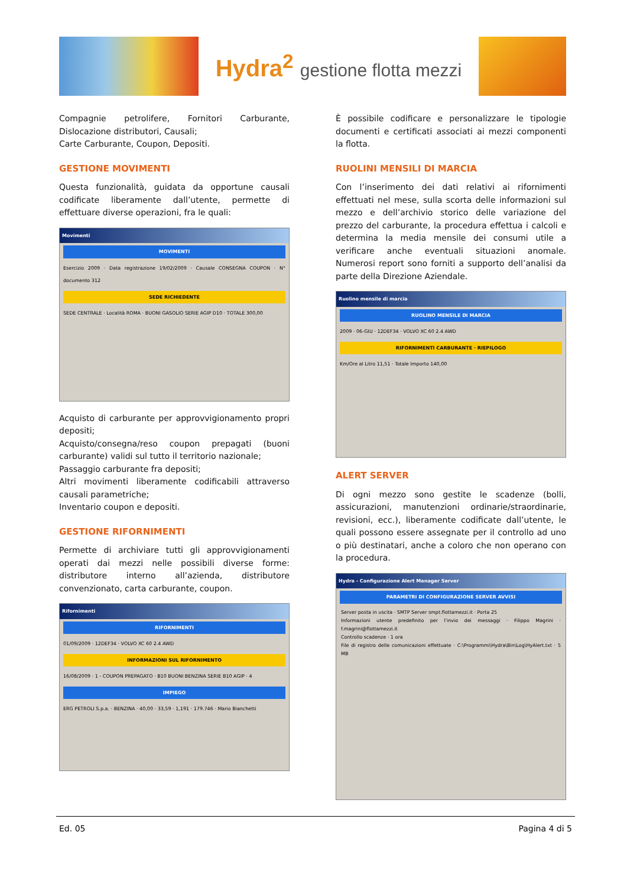Hydra<sup>2</sup> gestione flotta mezzi
Compagnie petrolifere, Fornitori Carburante, Dislocazione distributori, Causali;
Carte Carburante, Coupon, Depositi.
GESTIONE MOVIMENTI
Questa funzionalità, guidata da opportune causali codificate liberamente dall’utente, permette di effettuare diverse operazioni, fra le quali:
Movimenti
MOVIMENTI
Esercizio 2009 · Data registrazione 19/02/2009 · Causale CONSEGNA COUPON · N° documento 312
SEDE RICHIEDENTE
SEDE CENTRALE · Località ROMA · BUONI GASOLIO SERIE AGIP D10 · TOTALE 300,00
Acquisto di carburante per approvvigionamento propri depositi;
Acquisto/consegna/reso coupon prepagati (buoni carburante) validi sul tutto il territorio nazionale;
Passaggio carburante fra depositi;
Altri movimenti liberamente codificabili attraverso causali parametriche;
Inventario coupon e depositi.
GESTIONE RIFORNIMENTI
Permette di archiviare tutti gli approvvigionamenti operati dai mezzi nelle possibili diverse forme: distributore interno all’azienda, distributore convenzionato, carta carburante, coupon.
Rifornimenti
RIFORNIMENTI
01/09/2009 · 12DEF34 · VOLVO XC 60 2.4 AWD
INFORMAZIONI SUL RIFORNIMENTO
16/08/2009 · 1 - COUPON PREPAGATO · B10 BUONI BENZINA SERIE B10 AGIP · 4
IMPIEGO
ERG PETROLI S.p.a. · BENZINA · 40,00 · 33,59 · 1,191 · 179.746 · Mario Bianchetti
È possibile codificare e personalizzare le tipologie documenti e certificati associati ai mezzi componenti la flotta.
RUOLINI MENSILI DI MARCIA
Con l’inserimento dei dati relativi ai rifornimenti effettuati nel mese, sulla scorta delle informazioni sul mezzo e dell’archivio storico delle variazione del prezzo del carburante, la procedura effettua i calcoli e determina la media mensile dei consumi utile a verificare anche eventuali situazioni anomale. Numerosi report sono forniti a supporto dell’analisi da parte della Direzione Aziendale.
Ruolino mensile di marcia
RUOLINO MENSILE DI MARCIA
2009 · 06-GIU · 12DEF34 · VOLVO XC 60 2.4 AWD
RIFORNIMENTI CARBURANTE · RIEPILOGO
Km/Ore al Litro 11,51 · Totale Importo 140,00
ALERT SERVER
Di ogni mezzo sono gestite le scadenze (bolli, assicurazioni, manutenzioni ordinarie/straordinarie, revisioni, ecc.), liberamente codificate dall’utente, le quali possono essere assegnate per il controllo ad uno o più destinatari, anche a coloro che non operano con la procedura.
Hydra - Configurazione Alert Manager Server
PARAMETRI DI CONFIGURAZIONE SERVER AVVISI
Server posta in uscita · SMTP Server smpt.flottamezzi.it · Porta 25
Informazioni utente predefinito per l'invio dei messaggi · Filippo Magrini · f.magrini@flottamezzi.it
Controllo scadenze · 1 ora
File di registro delle comunicazioni effettuate · C:\Programmi\Hydra\Bin\Log\HyAlert.txt · 5 MB
Ed. 05 Pagina 4 di 5